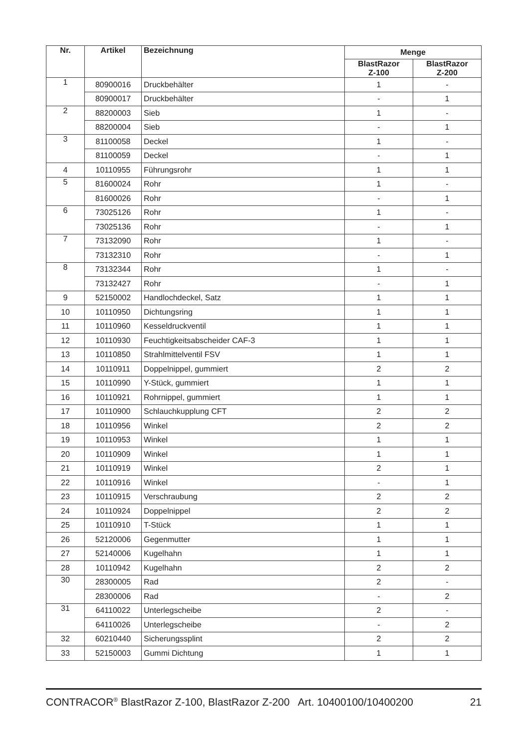| Nr. | Artikel | Bezeichnung | Menge | |
| --- | --- | --- | --- | --- |
| | | | BlastRazor Z-100 | BlastRazor Z-200 |
| 1 | 80900016 | Druckbehälter | 1 | - |
| | 80900017 | Druckbehälter | - | 1 |
| 2 | 88200003 | Sieb | 1 | - |
| | 88200004 | Sieb | - | 1 |
| 3 | 81100058 | Deckel | 1 | - |
| | 81100059 | Deckel | - | 1 |
| 4 | 10110955 | Führungsrohr | 1 | 1 |
| 5 | 81600024 | Rohr | 1 | - |
| | 81600026 | Rohr | - | 1 |
| 6 | 73025126 | Rohr | 1 | - |
| | 73025136 | Rohr | - | 1 |
| 7 | 73132090 | Rohr | 1 | - |
| | 73132310 | Rohr | - | 1 |
| 8 | 73132344 | Rohr | 1 | - |
| | 73132427 | Rohr | - | 1 |
| 9 | 52150002 | Handlochdeckel, Satz | 1 | 1 |
| 10 | 10110950 | Dichtungsring | 1 | 1 |
| 11 | 10110960 | Kesseldruckventil | 1 | 1 |
| 12 | 10110930 | Feuchtigkeitsabscheider CAF-3 | 1 | 1 |
| 13 | 10110850 | Strahlmittelventil FSV | 1 | 1 |
| 14 | 10110911 | Doppelnippel, gummiert | 2 | 2 |
| 15 | 10110990 | Y-Stück, gummiert | 1 | 1 |
| 16 | 10110921 | Rohrnippel, gummiert | 1 | 1 |
| 17 | 10110900 | Schlauchkupplung CFT | 2 | 2 |
| 18 | 10110956 | Winkel | 2 | 2 |
| 19 | 10110953 | Winkel | 1 | 1 |
| 20 | 10110909 | Winkel | 1 | 1 |
| 21 | 10110919 | Winkel | 2 | 1 |
| 22 | 10110916 | Winkel | - | 1 |
| 23 | 10110915 | Verschraubung | 2 | 2 |
| 24 | 10110924 | Doppelnippel | 2 | 2 |
| 25 | 10110910 | T-Stück | 1 | 1 |
| 26 | 52120006 | Gegenmutter | 1 | 1 |
| 27 | 52140006 | Kugelhahn | 1 | 1 |
| 28 | 10110942 | Kugelhahn | 2 | 2 |
| 30 | 28300005 | Rad | 2 | - |
| | 28300006 | Rad | - | 2 |
| 31 | 64110022 | Unterlegscheibe | 2 | - |
| | 64110026 | Unterlegscheibe | - | 2 |
| 32 | 60210440 | Sicherungssplint | 2 | 2 |
| 33 | 52150003 | Gummi Dichtung | 1 | 1 |
CONTRACOR<sup>®</sup> BlastRazor Z-100, BlastRazor Z-200 Art. 10400100/10400200 21